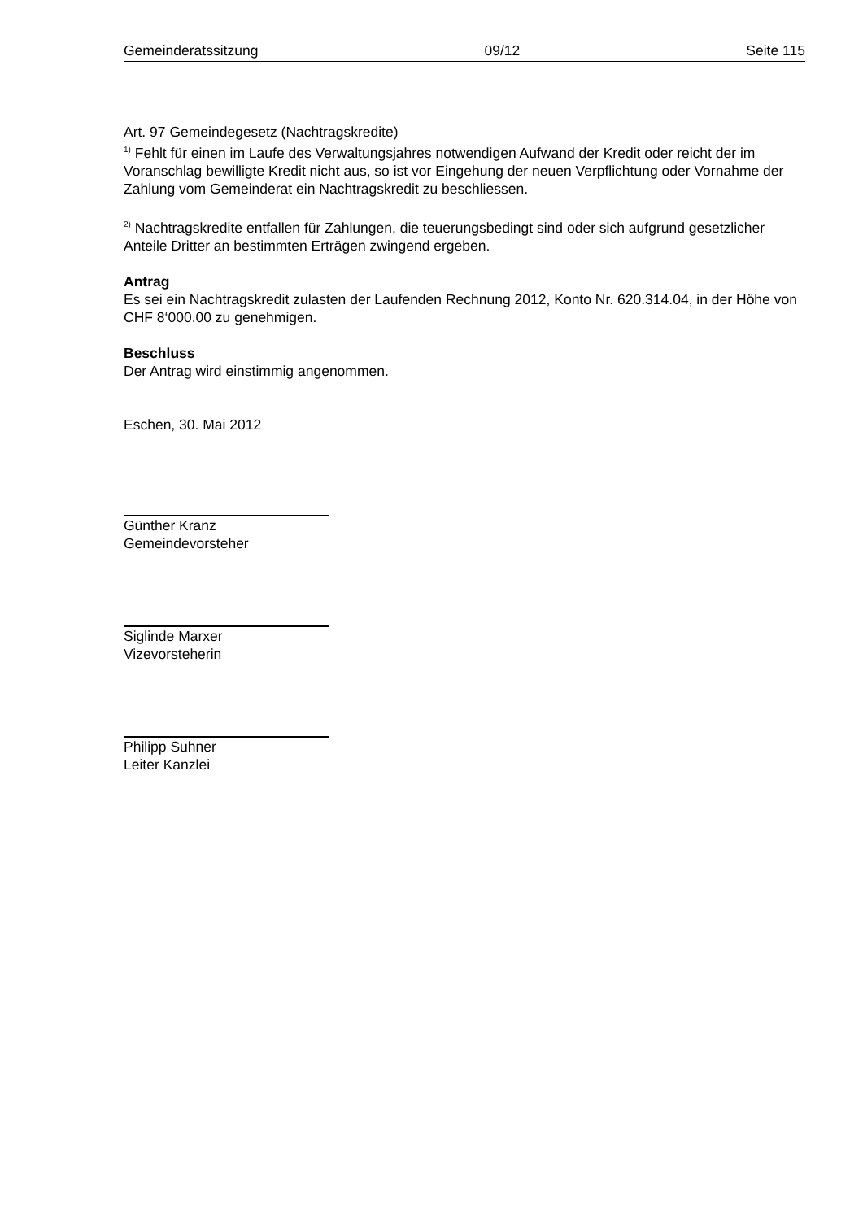Gemeinderatssitzung 09/12 Seite 115
Art. 97 Gemeindegesetz (Nachtragskredite)
<sup>1)</sup> Fehlt für einen im Laufe des Verwaltungsjahres notwendigen Aufwand der Kredit oder reicht der im Voranschlag bewilligte Kredit nicht aus, so ist vor Eingehung der neuen Verpflichtung oder Vornahme der Zahlung vom Gemeinderat ein Nachtragskredit zu beschliessen.
<sup>2)</sup> Nachtragskredite entfallen für Zahlungen, die teuerungsbedingt sind oder sich aufgrund gesetzlicher Anteile Dritter an bestimmten Erträgen zwingend ergeben.
Antrag
Es sei ein Nachtragskredit zulasten der Laufenden Rechnung 2012, Konto Nr. 620.314.04, in der Höhe von CHF 8‘000.00 zu genehmigen.
Beschluss
Der Antrag wird einstimmig angenommen.
Eschen, 30. Mai 2012
Günther Kranz
Gemeindevorsteher
Siglinde Marxer
Vizevorsteherin
Philipp Suhner
Leiter Kanzlei